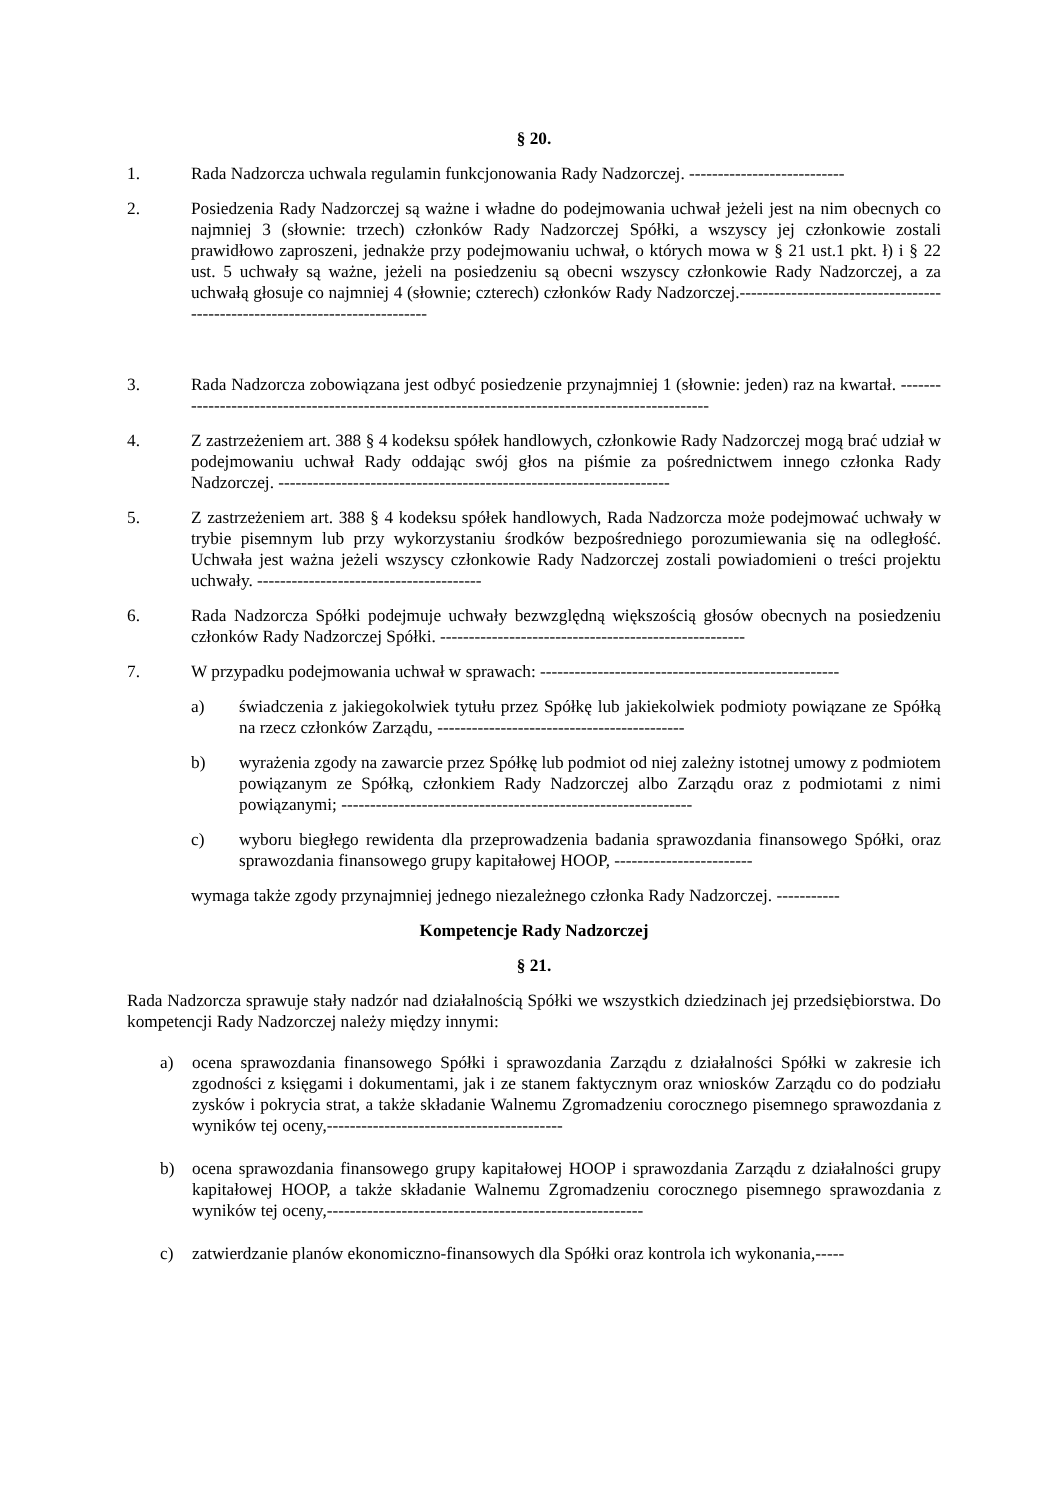§ 20.
1. Rada Nadzorcza uchwala regulamin funkcjonowania Rady Nadzorczej. ---------------------------
2. Posiedzenia Rady Nadzorczej są ważne i władne do podejmowania uchwał jeżeli jest na nim obecnych co najmniej 3 (słownie: trzech) członków Rady Nadzorczej Spółki, a wszyscy jej członkowie zostali prawidłowo zaproszeni, jednakże przy podejmowaniu uchwał, o których mowa w § 21 ust.1 pkt. ł) i § 22 ust. 5 uchwały są ważne, jeżeli na posiedzeniu są obecni wszyscy członkowie Rady Nadzorczej, a za uchwałą głosuje co najmniej 4 (słownie; czterech) członków Rady Nadzorczej.----------------------------------------------------------------------------
3. Rada Nadzorcza zobowiązana jest odbyć posiedzenie przynajmniej 1 (słownie: jeden) raz na kwartał. -------------------------------------------------------------------------------------------------
4. Z zastrzeżeniem art. 388 § 4 kodeksu spółek handlowych, członkowie Rady Nadzorczej mogą brać udział w podejmowaniu uchwał Rady oddając swój głos na piśmie za pośrednictwem innego członka Rady Nadzorczej. --------------------------------------------------------------------
5. Z zastrzeżeniem art. 388 § 4 kodeksu spółek handlowych, Rada Nadzorcza może podejmować uchwały w trybie pisemnym lub przy wykorzystaniu środków bezpośredniego porozumiewania się na odległość. Uchwała jest ważna jeżeli wszyscy członkowie Rady Nadzorczej zostali powiadomieni o treści projektu uchwały. ---------------------------------------
6. Rada Nadzorcza Spółki podejmuje uchwały bezwzględną większością głosów obecnych na posiedzeniu członków Rady Nadzorczej Spółki. -----------------------------------------------------
7. W przypadku podejmowania uchwał w sprawach: ----------------------------------------------------
a) świadczenia z jakiegokolwiek tytułu przez Spółkę lub jakiekolwiek podmioty powiązane ze Spółką na rzecz członków Zarządu, -------------------------------------------
b) wyrażenia zgody na zawarcie przez Spółkę lub podmiot od niej zależny istotnej umowy z podmiotem powiązanym ze Spółką, członkiem Rady Nadzorczej albo Zarządu oraz z podmiotami z nimi powiązanymi; -------------------------------------------------------------
c) wyboru biegłego rewidenta dla przeprowadzenia badania sprawozdania finansowego Spółki, oraz sprawozdania finansowego grupy kapitałowej HOOP, ------------------------
wymaga także zgody przynajmniej jednego niezależnego członka Rady Nadzorczej. -----------
Kompetencje Rady Nadzorczej
§ 21.
Rada Nadzorcza sprawuje stały nadzór nad działalnością Spółki we wszystkich dziedzinach jej przedsiębiorstwa. Do kompetencji Rady Nadzorczej należy między innymi:
a) ocena sprawozdania finansowego Spółki i sprawozdania Zarządu z działalności Spółki w zakresie ich zgodności z księgami i dokumentami, jak i ze stanem faktycznym oraz wniosków Zarządu co do podziału zysków i pokrycia strat, a także składanie Walnemu Zgromadzeniu corocznego pisemnego sprawozdania z wyników tej oceny,-----------------------------------------
b) ocena sprawozdania finansowego grupy kapitałowej HOOP i sprawozdania Zarządu z działalności grupy kapitałowej HOOP, a także składanie Walnemu Zgromadzeniu corocznego pisemnego sprawozdania z wyników tej oceny,-------------------------------------------------------
c) zatwierdzanie planów ekonomiczno-finansowych dla Spółki oraz kontrola ich wykonania,-----